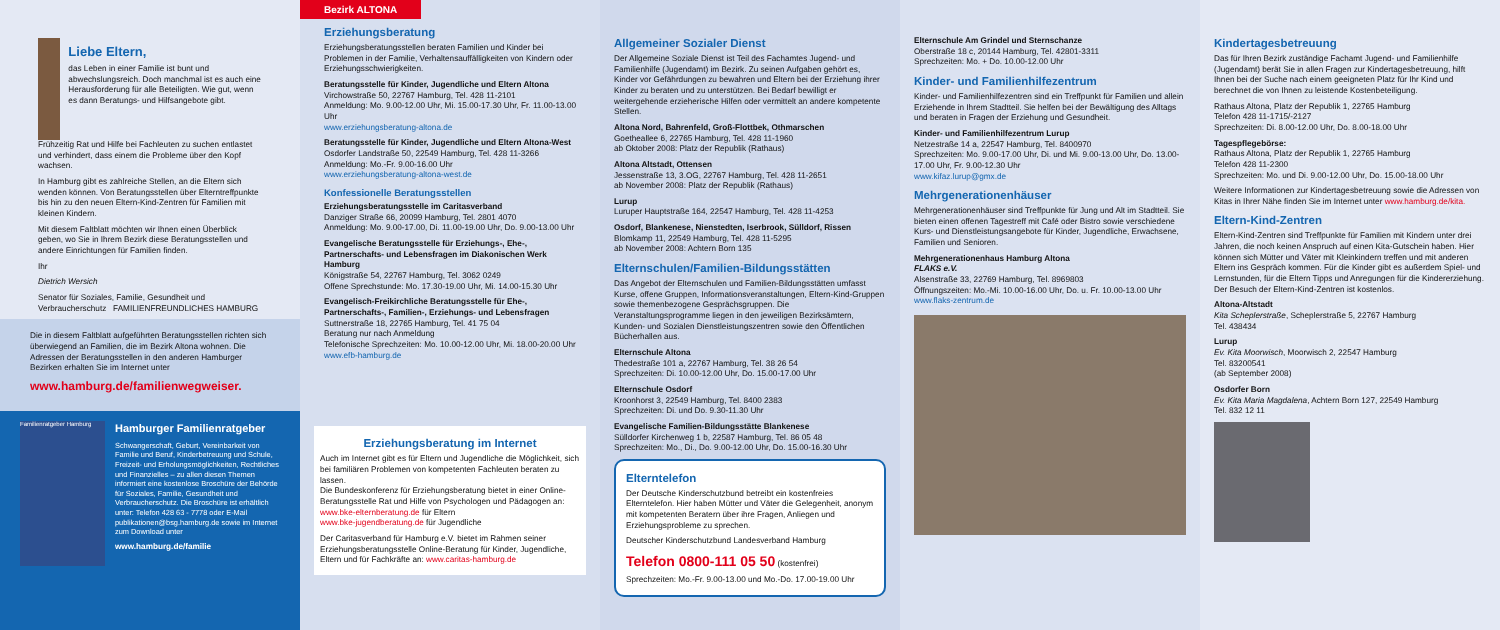Liebe Eltern,
das Leben in einer Familie ist bunt und abwechslungsreich. Doch manchmal ist es auch eine Herausforderung für alle Beteiligten. Wie gut, wenn es dann Beratungs- und Hilfsangebote gibt.
Frühzeitig Rat und Hilfe bei Fachleuten zu suchen entlastet und verhindert, dass einem die Probleme über den Kopf wachsen.
In Hamburg gibt es zahlreiche Stellen, an die Eltern sich wenden können. Von Beratungsstellen über Elterntreffpunkte bis hin zu den neuen Eltern-Kind-Zentren für Familien mit kleinen Kindern.
Mit diesem Faltblatt möchten wir Ihnen einen Überblick geben, wo Sie in Ihrem Bezirk diese Beratungsstellen und andere Einrichtungen für Familien finden.
Ihr
Dietrich Wersich
Senator für Soziales, Familie, Gesundheit und Verbraucherschutz FAMILIENFREUNDLICHES HAMBURG
Die in diesem Faltblatt aufgeführten Beratungsstellen richten sich überwiegend an Familien, die im Bezirk Altona wohnen. Die Adressen der Beratungsstellen in den anderen Hamburger Bezirken erhalten Sie im Internet unter
www.hamburg.de/familienwegweiser.
Familienratgeber Hamburg
Hamburger Familienratgeber
Schwangerschaft, Geburt, Vereinbarkeit von Familie und Beruf, Kinderbetreuung und Schule, Freizeit- und Erholungsmöglichkeiten, Rechtliches und Finanzielles – zu allen diesen Themen informiert eine kostenlose Broschüre der Behörde für Soziales, Familie, Gesundheit und Verbraucherschutz. Die Broschüre ist erhältlich unter: Telefon 428 63 - 7778 oder E-Mail publikationen@bsg.hamburg.de sowie im Internet zum Download unter
www.hamburg.de/familie
Bezirk ALTONA
Erziehungsberatung
Erziehungsberatungsstellen beraten Familien und Kinder bei Problemen in der Familie, Verhaltensauffälligkeiten von Kindern oder Erziehungsschwierigkeiten.
Beratungsstelle für Kinder, Jugendliche und Eltern Altona
Virchowstraße 50, 22767 Hamburg, Tel. 428 11-2101
Anmeldung: Mo. 9.00-12.00 Uhr, Mi. 15.00-17.30 Uhr, Fr. 11.00-13.00 Uhr
www.erziehungsberatung-altona.de
Beratungsstelle für Kinder, Jugendliche und Eltern Altona-West
Osdorfer Landstraße 50, 22549 Hamburg, Tel. 428 11-3266
Anmeldung: Mo.-Fr. 9.00-16.00 Uhr
www.erziehungsberatung-altona-west.de
Konfessionelle Beratungsstellen
Erziehungsberatungsstelle im Caritasverband
Danziger Straße 66, 20099 Hamburg, Tel. 2801 4070
Anmeldung: Mo. 9.00-17.00, Di. 11.00-19.00 Uhr, Do. 9.00-13.00 Uhr
Evangelische Beratungsstelle für Erziehungs-, Ehe-, Partnerschafts- und Lebensfragen im Diakonischen Werk Hamburg
Königstraße 54, 22767 Hamburg, Tel. 3062 0249
Offene Sprechstunde: Mo. 17.30-19.00 Uhr, Mi. 14.00-15.30 Uhr
Evangelisch-Freikirchliche Beratungsstelle für Ehe-, Partnerschafts-, Familien-, Erziehungs- und Lebensfragen
Suttnerstraße 18, 22765 Hamburg, Tel. 41 75 04
Beratung nur nach Anmeldung
Telefonische Sprechzeiten: Mo. 10.00-12.00 Uhr, Mi. 18.00-20.00 Uhr
www.efb-hamburg.de
Erziehungsberatung im Internet
Auch im Internet gibt es für Eltern und Jugendliche die Möglichkeit, sich bei familiären Problemen von kompetenten Fachleuten beraten zu lassen.
Die Bundeskonferenz für Erziehungsberatung bietet in einer Online-Beratungsstelle Rat und Hilfe von Psychologen und Pädagogen an:
www.bke-elternberatung.de für Eltern
www.bke-jugendberatung.de für Jugendliche
Der Caritasverband für Hamburg e.V. bietet im Rahmen seiner Erziehungsberatungsstelle Online-Beratung für Kinder, Jugendliche, Eltern und für Fachkräfte an: www.caritas-hamburg.de
Allgemeiner Sozialer Dienst
Der Allgemeine Soziale Dienst ist Teil des Fachamtes Jugend- und Familienhilfe (Jugendamt) im Bezirk. Zu seinen Aufgaben gehört es, Kinder vor Gefährdungen zu bewahren und Eltern bei der Erziehung ihrer Kinder zu beraten und zu unterstützen. Bei Bedarf bewilligt er weitergehende erzieherische Hilfen oder vermittelt an andere kompetente Stellen.
Altona Nord, Bahrenfeld, Groß-Flottbek, Othmarschen
Goetheallee 6, 22765 Hamburg, Tel. 428 11-1960
ab Oktober 2008: Platz der Republik (Rathaus)
Altona Altstadt, Ottensen
Jessenstraße 13, 3.OG, 22767 Hamburg, Tel. 428 11-2651
ab November 2008: Platz der Republik (Rathaus)
Lurup
Luruper Hauptstraße 164, 22547 Hamburg, Tel. 428 11-4253
Osdorf, Blankenese, Nienstedten, Iserbrook, Sülldorf, Rissen
Blomkamp 11, 22549 Hamburg, Tel. 428 11-5295
ab November 2008: Achtern Born 135
Elternschulen/Familien-Bildungsstätten
Das Angebot der Elternschulen und Familien-Bildungsstätten umfasst Kurse, offene Gruppen, Informationsveranstaltungen, Eltern-Kind-Gruppen sowie themenbezogene Gesprächsgruppen. Die Veranstaltungsprogramme liegen in den jeweiligen Bezirksämtern, Kunden- und Sozialen Dienstleistungszentren sowie den Öffentlichen Bücherhallen aus.
Elternschule Altona
Thedestraße 101 a, 22767 Hamburg, Tel. 38 26 54
Sprechzeiten: Di. 10.00-12.00 Uhr, Do. 15.00-17.00 Uhr
Elternschule Osdorf
Kroonhorst 3, 22549 Hamburg, Tel. 8400 2383
Sprechzeiten: Di. und Do. 9.30-11.30 Uhr
Evangelische Familien-Bildungsstätte Blankenese
Sülldorfer Kirchenweg 1 b, 22587 Hamburg, Tel. 86 05 48
Sprechzeiten: Mo., Di., Do. 9.00-12.00 Uhr, Do. 15.00-16.30 Uhr
Elterntelefon
Der Deutsche Kinderschutzbund betreibt ein kostenfreies Elterntelefon. Hier haben Mütter und Väter die Gelegenheit, anonym mit kompetenten Beratern über ihre Fragen, Anliegen und Erziehungsprobleme zu sprechen.
Deutscher Kinderschutzbund Landesverband Hamburg
Telefon 0800-111 05 50 (kostenfrei)
Sprechzeiten: Mo.-Fr. 9.00-13.00 und Mo.-Do. 17.00-19.00 Uhr
Elternschule Am Grindel und Sternschanze
Oberstraße 18 c, 20144 Hamburg, Tel. 42801-3311
Sprechzeiten: Mo. + Do. 10.00-12.00 Uhr
Kinder- und Familienhilfezentrum
Kinder- und Familienhilfezentren sind ein Treffpunkt für Familien und allein Erziehende in Ihrem Stadtteil. Sie helfen bei der Bewältigung des Alltags und beraten in Fragen der Erziehung und Gesundheit.
Kinder- und Familienhilfezentrum Lurup
Netzestraße 14 a, 22547 Hamburg, Tel. 8400970
Sprechzeiten: Mo. 9.00-17.00 Uhr, Di. und Mi. 9.00-13.00 Uhr, Do. 13.00-17.00 Uhr, Fr. 9.00-12.30 Uhr
www.kifaz.lurup@gmx.de
Mehrgenerationenhäuser
Mehrgenerationenhäuser sind Treffpunkte für Jung und Alt im Stadtteil. Sie bieten einen offenen Tagestreff mit Café oder Bistro sowie verschiedene Kurs- und Dienstleistungsangebote für Kinder, Jugendliche, Erwachsene, Familien und Senioren.
Mehrgenerationenhaus Hamburg Altona
FLAKS e.V.
Alsenstraße 33, 22769 Hamburg, Tel. 8969803
Öffnungszeiten: Mo.-Mi. 10.00-16.00 Uhr, Do. u. Fr. 10.00-13.00 Uhr
www.flaks-zentrum.de
Kindertagesbetreuung
Das für Ihren Bezirk zuständige Fachamt Jugend- und Familienhilfe (Jugendamt) berät Sie in allen Fragen zur Kindertagesbetreuung, hilft Ihnen bei der Suche nach einem geeigneten Platz für Ihr Kind und berechnet die von Ihnen zu leistende Kostenbeteiligung.
Rathaus Altona, Platz der Republik 1, 22765 Hamburg
Telefon 428 11-1715/-2127
Sprechzeiten: Di. 8.00-12.00 Uhr, Do. 8.00-18.00 Uhr
Tagespflegebörse:
Rathaus Altona, Platz der Republik 1, 22765 Hamburg
Telefon 428 11-2300
Sprechzeiten: Mo. und Di. 9.00-12.00 Uhr, Do. 15.00-18.00 Uhr
Weitere Informationen zur Kindertagesbetreuung sowie die Adressen von Kitas in Ihrer Nähe finden Sie im Internet unter www.hamburg.de/kita.
Eltern-Kind-Zentren
Eltern-Kind-Zentren sind Treffpunkte für Familien mit Kindern unter drei Jahren, die noch keinen Anspruch auf einen Kita-Gutschein haben. Hier können sich Mütter und Väter mit Kleinkindern treffen und mit anderen Eltern ins Gespräch kommen. Für die Kinder gibt es außerdem Spiel- und Lernstunden, für die Eltern Tipps und Anregungen für die Kindererziehung. Der Besuch der Eltern-Kind-Zentren ist kostenlos.
Altona-Altstadt
Kita Scheplerstraße, Scheplerstraße 5, 22767 Hamburg
Tel. 438434
Lurup
Ev. Kita Moorwisch, Moorwisch 2, 22547 Hamburg
Tel. 83200541
(ab September 2008)
Osdorfer Born
Ev. Kita Maria Magdalena, Achtern Born 127, 22549 Hamburg
Tel. 832 12 11